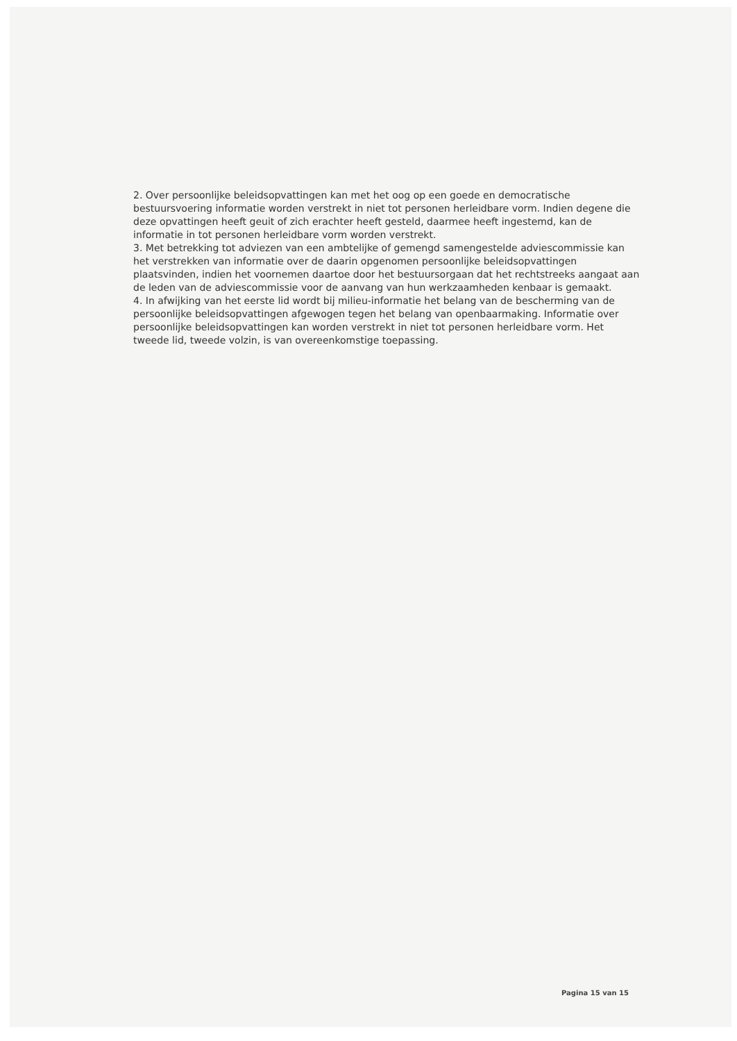2. Over persoonlijke beleidsopvattingen kan met het oog op een goede en democratische bestuursvoering informatie worden verstrekt in niet tot personen herleidbare vorm. Indien degene die deze opvattingen heeft geuit of zich erachter heeft gesteld, daarmee heeft ingestemd, kan de informatie in tot personen herleidbare vorm worden verstrekt.
3. Met betrekking tot adviezen van een ambtelijke of gemengd samengestelde adviescommissie kan het verstrekken van informatie over de daarin opgenomen persoonlijke beleidsopvattingen plaatsvinden, indien het voornemen daartoe door het bestuursorgaan dat het rechtstreeks aangaat aan de leden van de adviescommissie voor de aanvang van hun werkzaamheden kenbaar is gemaakt.
4. In afwijking van het eerste lid wordt bij milieu-informatie het belang van de bescherming van de persoonlijke beleidsopvattingen afgewogen tegen het belang van openbaarmaking. Informatie over persoonlijke beleidsopvattingen kan worden verstrekt in niet tot personen herleidbare vorm. Het tweede lid, tweede volzin, is van overeenkomstige toepassing.
Pagina 15 van 15